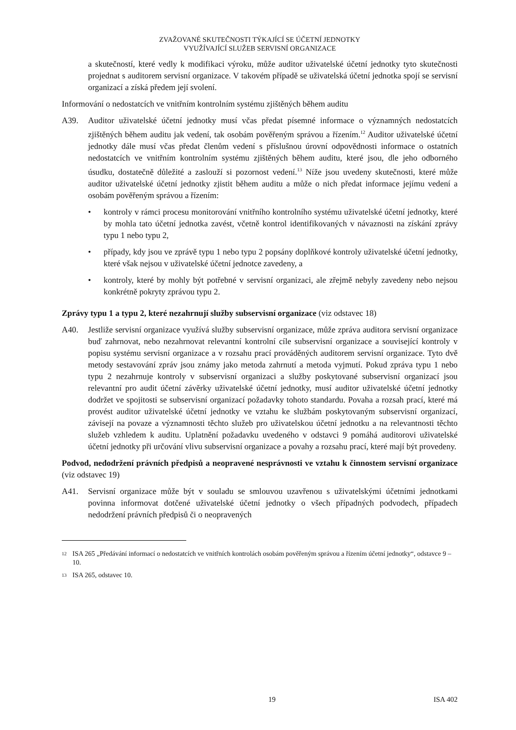ZVAŽOVANÉ SKUTEČNOSTI TÝKAJÍCÍ SE ÚČETNÍ JEDNOTKY
VYUŽÍVAJÍCÍ SLUŽEB SERVISNÍ ORGANIZACE
a skutečností, které vedly k modifikaci výroku, může auditor uživatelské účetní jednotky tyto skutečnosti projednat s auditorem servisní organizace. V takovém případě se uživatelská účetní jednotka spojí se servisní organizací a získá předem její svolení.
Informování o nedostatcích ve vnitřním kontrolním systému zjištěných během auditu
A39. Auditor uživatelské účetní jednotky musí včas předat písemné informace o významných nedostatcích zjištěných během auditu jak vedení, tak osobám pověřeným správou a řízením.<sup>12</sup> Auditor uživatelské účetní jednotky dále musí včas předat členům vedení s příslušnou úrovní odpovědnosti informace o ostatních nedostatcích ve vnitřním kontrolním systému zjištěných během auditu, které jsou, dle jeho odborného úsudku, dostatečně důležité a zaslouží si pozornost vedení.<sup>13</sup> Níže jsou uvedeny skutečnosti, které může auditor uživatelské účetní jednotky zjistit během auditu a může o nich předat informace jejímu vedení a osobám pověřeným správou a řízením:
• kontroly v rámci procesu monitorování vnitřního kontrolního systému uživatelské účetní jednotky, které by mohla tato účetní jednotka zavést, včetně kontrol identifikovaných v návaznosti na získání zprávy typu 1 nebo typu 2,
• případy, kdy jsou ve zprávě typu 1 nebo typu 2 popsány doplňkové kontroly uživatelské účetní jednotky, které však nejsou v uživatelské účetní jednotce zavedeny, a
• kontroly, které by mohly být potřebné v servisní organizaci, ale zřejmě nebyly zavedeny nebo nejsou konkrétně pokryty zprávou typu 2.
Zprávy typu 1 a typu 2, které nezahrnují služby subservisní organizace (viz odstavec 18)
A40. Jestliže servisní organizace využívá služby subservisní organizace, může zpráva auditora servisní organizace buď zahrnovat, nebo nezahrnovat relevantní kontrolní cíle subservisní organizace a související kontroly v popisu systému servisní organizace a v rozsahu prací prováděných auditorem servisní organizace. Tyto dvě metody sestavování zpráv jsou známy jako metoda zahrnutí a metoda vyjmutí. Pokud zpráva typu 1 nebo typu 2 nezahrnuje kontroly v subservisní organizaci a služby poskytované subservisní organizací jsou relevantní pro audit účetní závěrky uživatelské účetní jednotky, musí auditor uživatelské účetní jednotky dodržet ve spojitosti se subservisní organizací požadavky tohoto standardu. Povaha a rozsah prací, které má provést auditor uživatelské účetní jednotky ve vztahu ke službám poskytovaným subservisní organizací, závisejí na povaze a významnosti těchto služeb pro uživatelskou účetní jednotku a na relevantnosti těchto služeb vzhledem k auditu. Uplatnění požadavku uvedeného v odstavci 9 pomáhá auditorovi uživatelské účetní jednotky při určování vlivu subservisní organizace a povahy a rozsahu prací, které mají být provedeny.
Podvod, nedodržení právních předpisů a neopravené nesprávnosti ve vztahu k činnostem servisní organizace (viz odstavec 19)
A41. Servisní organizace může být v souladu se smlouvou uzavřenou s uživatelskými účetními jednotkami povinna informovat dotčené uživatelské účetní jednotky o všech případných podvodech, případech nedodržení právních předpisů či o neopravených
<sup>12</sup> ISA 265 „Předávání informací o nedostatcích ve vnitřních kontrolách osobám pověřeným správou a řízením účetní jednotky“, odstavce 9 – 10.
<sup>13</sup> ISA 265, odstavec 10.
19 ISA 402